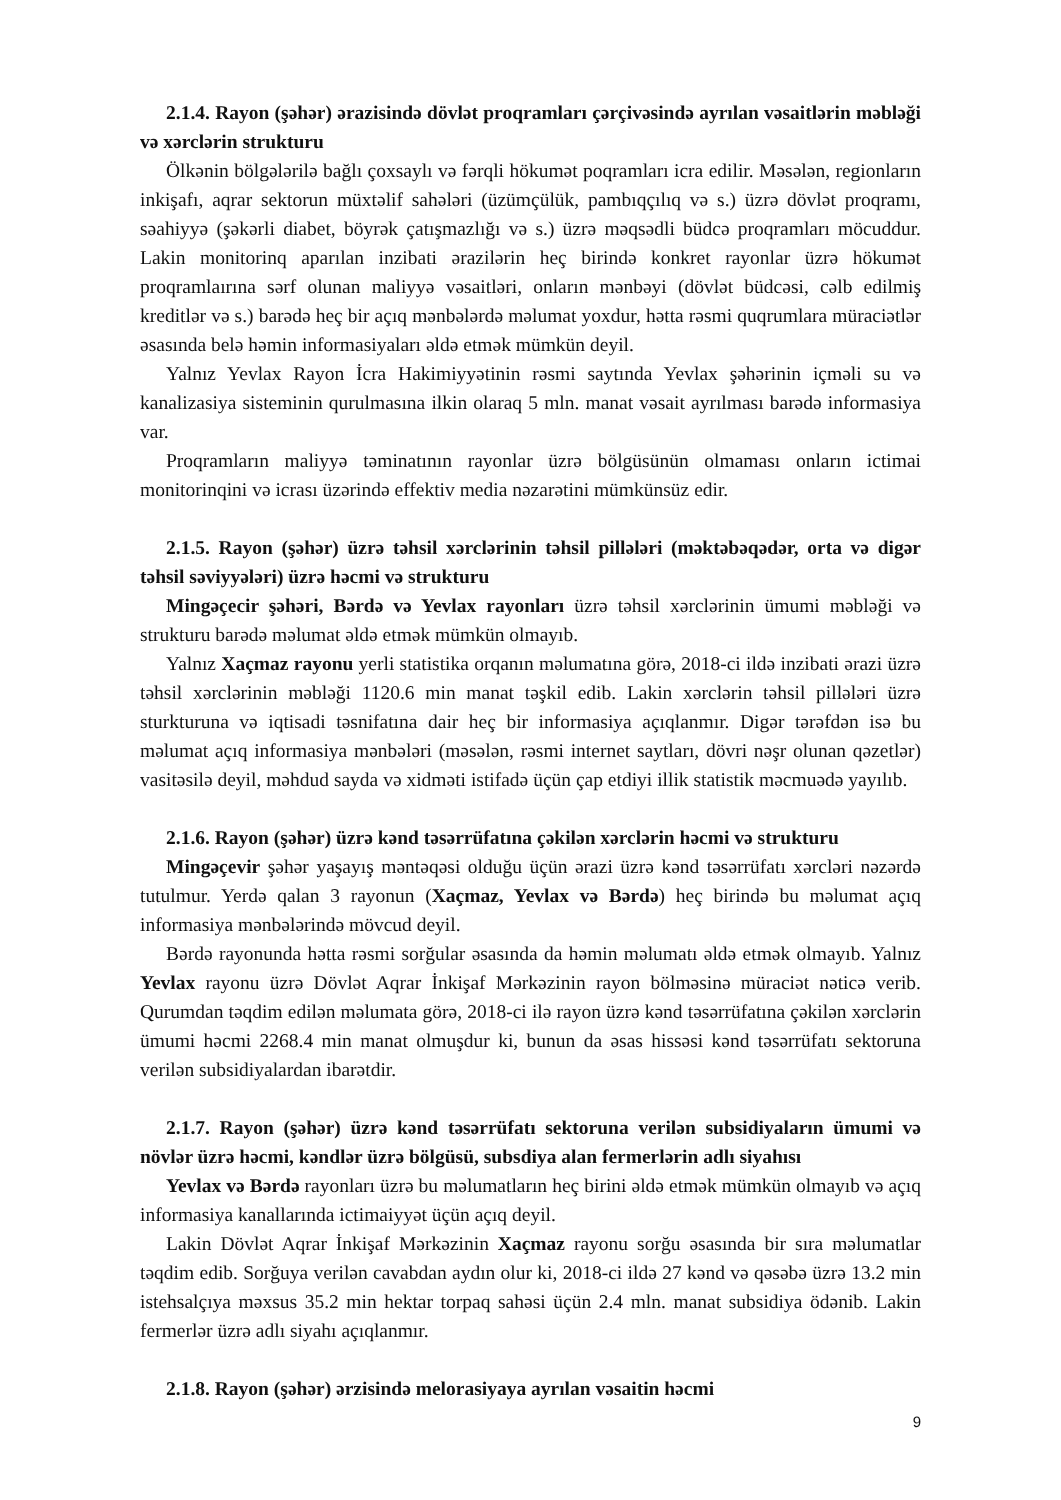2.1.4. Rayon (şəhər) ərazisində dövlət proqramları çərçivəsində ayrılan vəsaitlərin məbləği və xərclərin strukturu
Ölkənin bölgələrilə bağlı çoxsaylı və fərqli hökumət poqramları icra edilir. Məsələn, regionların inkişafı, aqrar sektorun müxtəlif sahələri (üzümçülük, pambıqçılıq və s.) üzrə dövlət proqramı, səahiyyə (şəkərli diabet, böyrək çatışmazlığı və s.) üzrə məqsədli büdcə proqramları möcuddur. Lakin monitorinq aparılan inzibati ərazilərin heç birində konkret rayonlar üzrə hökumət proqramlaırına sərf olunan maliyyə vəsaitləri, onların mənbəyi (dövlət büdcəsi, cəlb edilmiş kreditlər və s.) barədə heç bir açıq mənbələrdə məlumat yoxdur, hətta rəsmi quqrumlara müraciətlər əsasında belə həmin informasiyaları əldə etmək mümkün deyil.
Yalnız Yevlax Rayon İcra Hakimiyyətinin rəsmi saytında Yevlax şəhərinin içməli su və kanalizasiya sisteminin qurulmasına ilkin olaraq 5 mln. manat vəsait ayrılması barədə informasiya var.
Proqramların maliyyə təminatının rayonlar üzrə bölgüsünün olmaması onların ictimai monitorinqini və icrası üzərində effektiv media nəzarətini mümkünsüz edir.
2.1.5. Rayon (şəhər) üzrə təhsil xərclərinin təhsil pillələri (məktəbəqədər, orta və digər təhsil səviyyələri) üzrə həcmi və strukturu
Mingəçecir şəhəri, Bərdə və Yevlax rayonları üzrə təhsil xərclərinin ümumi məbləği və strukturu barədə məlumat əldə etmək mümkün olmayıb.
Yalnız Xaçmaz rayonu yerli statistika orqanın məlumatına görə, 2018-ci ildə inzibati ərazi üzrə təhsil xərclərinin məbləği 1120.6 min manat təşkil edib. Lakin xərclərin təhsil pillələri üzrə sturkturuna və iqtisadi təsnifatına dair heç bir informasiya açıqlanmır. Digər tərəfdən isə bu məlumat açıq informasiya mənbələri (məsələn, rəsmi internet saytları, dövri nəşr olunan qəzetlər) vasitəsilə deyil, məhdud sayda və xidməti istifadə üçün çap etdiyi illik statistik məcmuədə yayılıb.
2.1.6. Rayon (şəhər) üzrə kənd təsərrüfatına çəkilən xərclərin həcmi və strukturu
Mingəçevir şəhər yaşayış məntəqəsi olduğu üçün ərazi üzrə kənd təsərrüfatı xərcləri nəzərdə tutulmur. Yerdə qalan 3 rayonun (Xaçmaz, Yevlax və Bərdə) heç birində bu məlumat açıq informasiya mənbələrində mövcud deyil.
Bərdə rayonunda hətta rəsmi sorğular əsasında da həmin məlumatı əldə etmək olmayıb. Yalnız Yevlax rayonu üzrə Dövlət Aqrar İnkişaf Mərkəzinin rayon bölməsinə müraciət nəticə verib. Qurumdan təqdim edilən məlumata görə, 2018-ci ilə rayon üzrə kənd təsərrüfatına çəkilən xərclərin ümumi həcmi 2268.4 min manat olmuşdur ki, bunun da əsas hissəsi kənd təsərrüfatı sektoruna verilən subsidiyalardan ibarətdir.
2.1.7. Rayon (şəhər) üzrə kənd təsərrüfatı sektoruna verilən subsidiyaların ümumi və növlər üzrə həcmi, kəndlər üzrə bölgüsü, subsdiya alan fermerlərin adlı siyahısı
Yevlax və Bərdə rayonları üzrə bu məlumatların heç birini əldə etmək mümkün olmayıb və açıq informasiya kanallarında ictimaiyyət üçün açıq deyil.
Lakin Dövlət Aqrar İnkişaf Mərkəzinin Xaçmaz rayonu sorğu əsasında bir sıra məlumatlar təqdim edib. Sorğuya verilən cavabdan aydın olur ki, 2018-ci ildə 27 kənd və qəsəbə üzrə 13.2 min istehsalçıya məxsus 35.2 min hektar torpaq sahəsi üçün 2.4 mln. manat subsidiya ödənib. Lakin fermerlər üzrə adlı siyahı açıqlanmır.
2.1.8. Rayon (şəhər) ərzisində melorasiyaya ayrılan vəsaitin həcmi
9